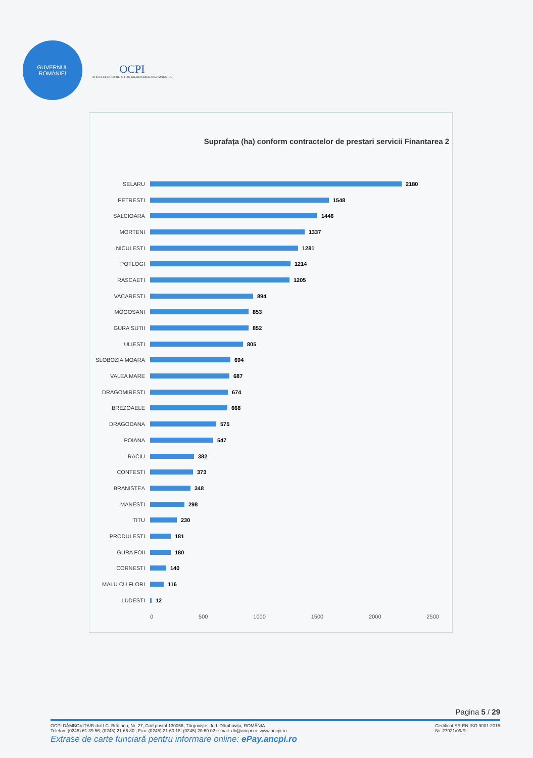GUVERNUL
ROMÂNIEI
OCPI
OFICIUL DE CADASTRU ȘI PUBLICITATE IMOBILIARĂ DÂMBOVIȚA
Suprafața (ha) conform contractelor de prestari servicii Finantarea 2
SELARU 2180
PETRESTI 1548
SALCIOARA 1446
MORTENI 1337
NICULESTI 1281
POTLOGI 1214
RASCAETI 1205
VACARESTI 894
MOGOSANI 853
GURA SUTII 852
ULIESTI 805
SLOBOZIA MOARA 694
VALEA MARE 687
DRAGOMIRESTI 674
BREZOAELE 668
DRAGODANA 575
POIANA 547
RACIU 382
CONTESTI 373
BRANISTEA 348
MANESTI 298
TITU 230
PRODULESTI 181
GURA FOII 180
CORNESTI 140
MALU CU FLORI 116
LUDESTI 12
0 500 1000 1500 2000 2500
Pagina 5 / 29
OCPI DÂMBOVIȚA/B-dul I.C. Brătianu, Nr. 27, Cod postal 130056, Târgoviște, Jud. Dâmbovița, ROMÂNIA
Telefon: (0245) 61 39 56, (0245) 21 65 80 ; Fax: (0245) 21 60 18; (0245) 20 60 02 e-mail: db@ancpi.ro; www.ancpi.ro Certificat SR EN ISO 9001:2015
Nr. 27921/09/R
Extrase de carte funciară pentru informare online: ePay.ancpi.ro